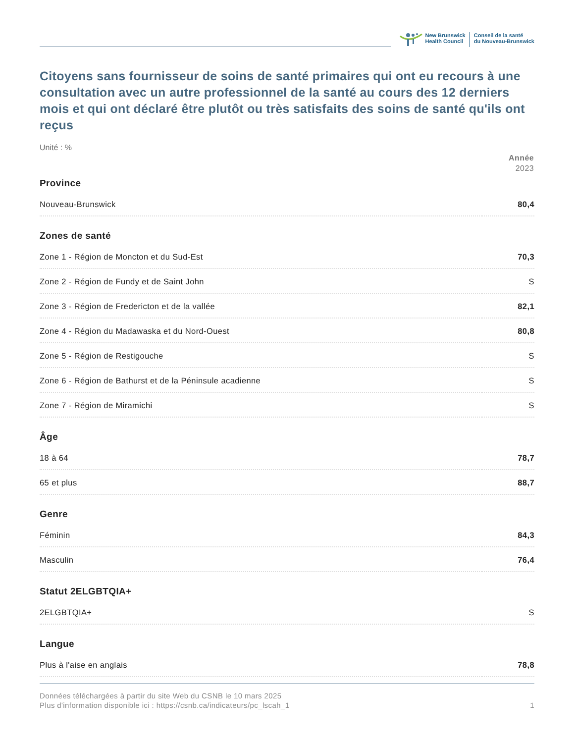New Brunswick
Health Council
Conseil de la santé
du Nouveau-Brunswick
Citoyens sans fournisseur de soins de santé primaires qui ont eu recours à une consultation avec un autre professionnel de la santé au cours des 12 derniers mois et qui ont déclaré être plutôt ou très satisfaits des soins de santé qu'ils ont reçus
Unité : %
| | Année 2023 |
| --- | --- |
| Province | |
| Nouveau-Brunswick | 80,4 |
| Zones de santé | |
| Zone 1 - Région de Moncton et du Sud-Est | 70,3 |
| Zone 2 - Région de Fundy et de Saint John | S |
| Zone 3 - Région de Fredericton et de la vallée | 82,1 |
| Zone 4 - Région du Madawaska et du Nord-Ouest | 80,8 |
| Zone 5 - Région de Restigouche | S |
| Zone 6 - Région de Bathurst et de la Péninsule acadienne | S |
| Zone 7 - Région de Miramichi | S |
| Âge | |
| 18 à 64 | 78,7 |
| 65 et plus | 88,7 |
| Genre | |
| Féminin | 84,3 |
| Masculin | 76,4 |
| Statut 2ELGBTQIA+ | |
| 2ELGBTQIA+ | S |
| Langue | |
| Plus à l'aise en anglais | 78,8 |
Données téléchargées à partir du site Web du CSNB le 10 mars 2025
Plus d'information disponible ici : https://csnb.ca/indicateurs/pc_lscah_1
1